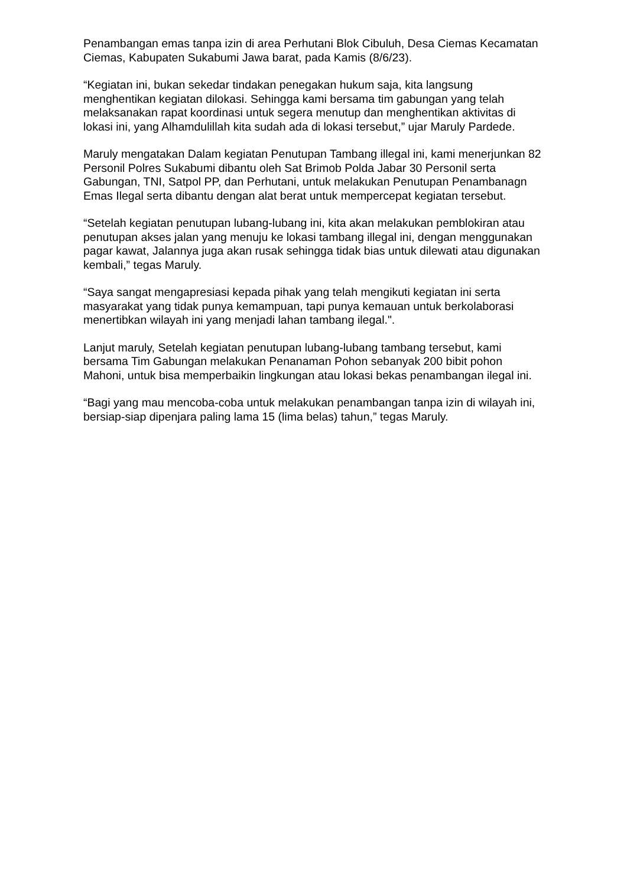Penambangan emas tanpa izin di area Perhutani Blok Cibuluh, Desa Ciemas Kecamatan Ciemas, Kabupaten Sukabumi Jawa barat, pada Kamis (8/6/23).
“Kegiatan ini, bukan sekedar tindakan penegakan hukum saja, kita langsung menghentikan kegiatan dilokasi. Sehingga kami bersama tim gabungan yang telah melaksanakan rapat koordinasi untuk segera menutup dan menghentikan aktivitas di lokasi ini, yang Alhamdulillah kita sudah ada di lokasi tersebut,” ujar Maruly Pardede.
Maruly mengatakan Dalam kegiatan Penutupan Tambang illegal ini, kami menerjunkan 82 Personil Polres Sukabumi dibantu oleh Sat Brimob Polda Jabar 30 Personil serta Gabungan, TNI, Satpol PP, dan Perhutani, untuk melakukan Penutupan Penambanagn Emas Ilegal serta dibantu dengan alat berat untuk mempercepat kegiatan tersebut.
“Setelah kegiatan penutupan lubang-lubang ini, kita akan melakukan pemblokiran atau penutupan akses jalan yang menuju ke lokasi tambang illegal ini, dengan menggunakan pagar kawat, Jalannya juga akan rusak sehingga tidak bias untuk dilewati atau digunakan kembali,” tegas Maruly.
“Saya sangat mengapresiasi kepada pihak yang telah mengikuti kegiatan ini serta masyarakat yang tidak punya kemampuan, tapi punya kemauan untuk berkolaborasi menertibkan wilayah ini yang menjadi lahan tambang ilegal.".
Lanjut maruly, Setelah kegiatan penutupan lubang-lubang tambang tersebut, kami bersama Tim Gabungan melakukan Penanaman Pohon sebanyak 200 bibit pohon Mahoni, untuk bisa memperbaikin lingkungan atau lokasi bekas penambangan ilegal ini.
“Bagi yang mau mencoba-coba untuk melakukan penambangan tanpa izin di wilayah ini, bersiap-siap dipenjara paling lama 15 (lima belas) tahun,” tegas Maruly.